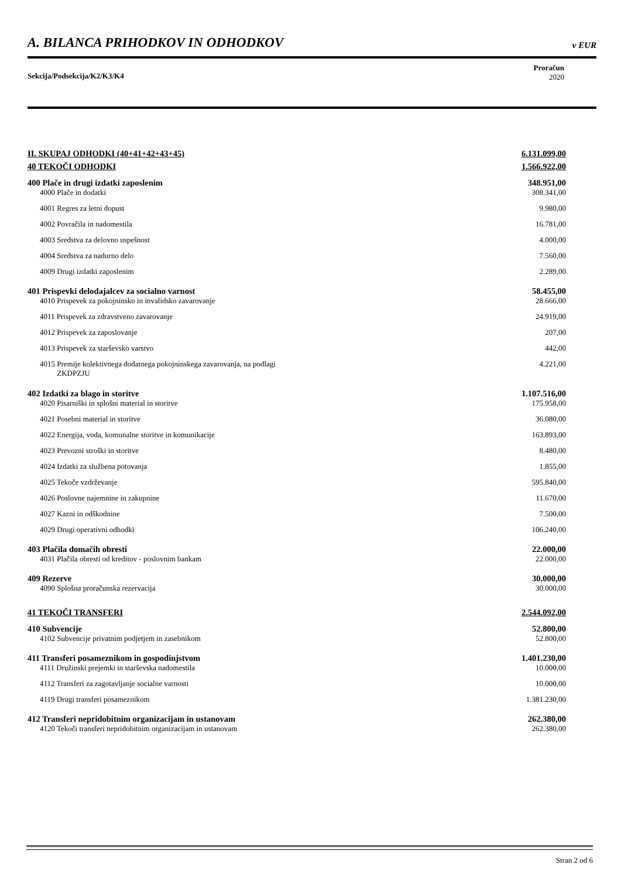A. BILANCA PRIHODKOV IN ODHODKOV v EUR
Sekcija/Podsekcija/K2/K3/K4
Proračun
2020
| II. SKUPAJ ODHODKI (40+41+42+43+45) | 6.131.099,00 |
| 40 TEKOČI ODHODKI | 1.566.922,00 |
| 400 Plače in drugi izdatki zaposlenim | 348.951,00 |
| 4000 Plače in dodatki | 308.341,00 |
| 4001 Regres za letni dopust | 9.980,00 |
| 4002 Povračila in nadomestila | 16.781,00 |
| 4003 Sredstva za delovno uspešnost | 4.000,00 |
| 4004 Sredstva za nadurno delo | 7.560,00 |
| 4009 Drugi izdatki zaposlenim | 2.289,00 |
| 401 Prispevki delodajalcev za socialno varnost | 58.455,00 |
| 4010 Prispevek za pokojninsko in invalidsko zavarovanje | 28.666,00 |
| 4011 Prispevek za zdravstveno zavarovanje | 24.919,00 |
| 4012 Prispevek za zaposlovanje | 207,00 |
| 4013 Prispevek za starševsko varstvo | 442,00 |
| 4015 Premije kolektivnega dodatnega pokojninskega zavarovanja, na podlagi ZKDPZJU | 4.221,00 |
| 402 Izdatki za blago in storitve | 1.107.516,00 |
| 4020 Pisarniški in splošni material in storitve | 175.958,00 |
| 4021 Posebni material in storitve | 36.080,00 |
| 4022 Energija, voda, komunalne storitve in komunikacije | 163.893,00 |
| 4023 Prevozni stroški in storitve | 8.480,00 |
| 4024 Izdatki za službena potovanja | 1.855,00 |
| 4025 Tekoče vzdrževanje | 595.840,00 |
| 4026 Poslovne najemnine in zakupnine | 11.670,00 |
| 4027 Kazni in odškodnine | 7.500,00 |
| 4029 Drugi operativni odhodki | 106.240,00 |
| 403 Plačila domačih obresti | 22.000,00 |
| 4031 Plačila obresti od kreditov - poslovnim bankam | 22.000,00 |
| 409 Rezerve | 30.000,00 |
| 4090 Splošna proračunska rezervacija | 30.000,00 |
| 41 TEKOČI TRANSFERI | 2.544.092,00 |
| 410 Subvencije | 52.800,00 |
| 4102 Subvencije privatnim podjetjem in zasebnikom | 52.800,00 |
| 411 Transferi posameznikom in gospodinjstvom | 1.401.230,00 |
| 4111 Družinski prejemki in starševska nadomestila | 10.000,00 |
| 4112 Transferi za zagotavljanje socialne varnosti | 10.000,00 |
| 4119 Drugi transferi posameznikom | 1.381.230,00 |
| 412 Transferi nepridobitnim organizacijam in ustanovam | 262.380,00 |
| 4120 Tekoči transferi nepridobitnim organizacijam in ustanovam | 262.380,00 |
Stran 2 od 6